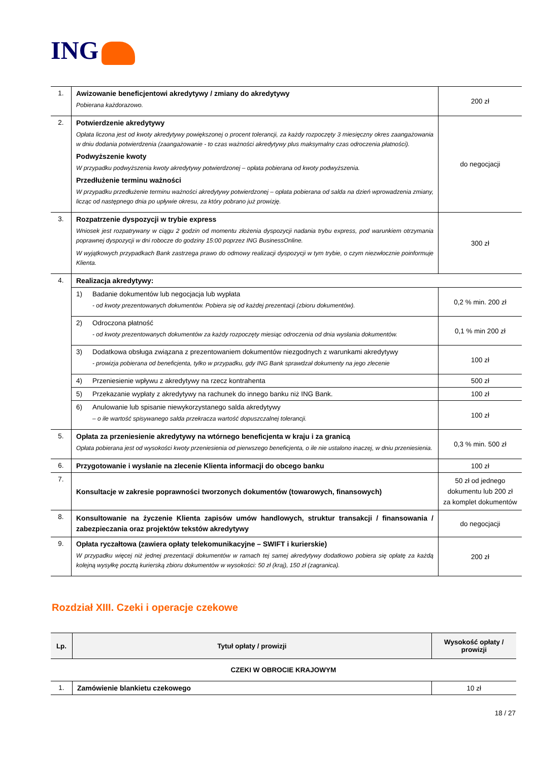ING
| 1. | Awizowanie beneficjentowi akredytywy / zmiany do akredytywy Pobierana każdorazowo. | 200 zł |
| 2. | Potwierdzenie akredytywy Opłata liczona jest od kwoty akredytywy powiększonej o procent tolerancji, za każdy rozpoczęty 3 miesięczny okres zaangażowania w dniu dodania potwierdzenia (zaangażowanie - to czas ważności akredytywy plus maksymalny czas odroczenia płatności). Podwyższenie kwoty W przypadku podwyższenia kwoty akredytywy potwierdzonej – opłata pobierana od kwoty podwyższenia. Przedłużenie terminu ważności W przypadku przedłużenie terminu ważności akredytywy potwierdzonej – opłata pobierana od salda na dzień wprowadzenia zmiany, licząc od następnego dnia po upływie okresu, za który pobrano już prowizję. | do negocjacji |
| 3. | Rozpatrzenie dyspozycji w trybie express Wniosek jest rozpatrywany w ciągu 2 godzin od momentu złożenia dyspozycji nadania trybu express, pod warunkiem otrzymania poprawnej dyspozycji w dni robocze do godziny 15:00 poprzez ING BusinessOnline. W wyjątkowych przypadkach Bank zastrzega prawo do odmowy realizacji dyspozycji w tym trybie, o czym niezwłocznie poinformuje Klienta. | 300 zł |
| 4. | Realizacja akredytywy: | |
| | 1) Badanie dokumentów lub negocjacja lub wypłata - od kwoty prezentowanych dokumentów. Pobiera się od każdej prezentacji (zbioru dokumentów). | 0,2 % min. 200 zł |
| | 2) Odroczona płatność - od kwoty prezentowanych dokumentów za każdy rozpoczęty miesiąc odroczenia od dnia wysłania dokumentów. | 0,1 % min 200 zł |
| | 3) Dodatkowa obsługa związana z prezentowaniem dokumentów niezgodnych z warunkami akredytywy - prowizja pobierana od beneficjenta, tylko w przypadku, gdy ING Bank sprawdzał dokumenty na jego zlecenie | 100 zł |
| | 4) Przeniesienie wpływu z akredytywy na rzecz kontrahenta | 500 zł |
| | 5) Przekazanie wypłaty z akredytywy na rachunek do innego banku niż ING Bank. | 100 zł |
| | 6) Anulowanie lub spisanie niewykorzystanego salda akredytywy – o ile wartość spisywanego salda przekracza wartość dopuszczalnej tolerancji. | 100 zł |
| 5. | Opłata za przeniesienie akredytywy na wtórnego beneficjenta w kraju i za granicą Opłata pobierana jest od wysokości kwoty przeniesienia od pierwszego beneficjenta, o ile nie ustalono inaczej, w dniu przeniesienia. | 0,3 % min. 500 zł |
| 6. | Przygotowanie i wysłanie na zlecenie Klienta informacji do obcego banku | 100 zł |
| 7. | Konsultacje w zakresie poprawności tworzonych dokumentów (towarowych, finansowych) | 50 zł od jednego dokumentu lub 200 zł za komplet dokumentów |
| 8. | Konsultowanie na życzenie Klienta zapisów umów handlowych, struktur transakcji / finansowania / zabezpieczania oraz projektów tekstów akredytywy | do negocjacji |
| 9. | Opłata ryczałtowa (zawiera opłaty telekomunikacyjne – SWIFT i kurierskie) W przypadku więcej niż jednej prezentacji dokumentów w ramach tej samej akredytywy dodatkowo pobiera się opłatę za każdą kolejną wysyłkę pocztą kurierską zbioru dokumentów w wysokości: 50 zł (kraj), 150 zł (zagranica). | 200 zł |
Rozdział XIII. Czeki i operacje czekowe
| Lp. | Tytuł opłaty / prowizji | Wysokość opłaty / prowizji |
| --- | --- | --- |
| CZEKI W OBROCIE KRAJOWYM | | |
| 1. | Zamówienie blankietu czekowego | 10 zł |
18 / 27